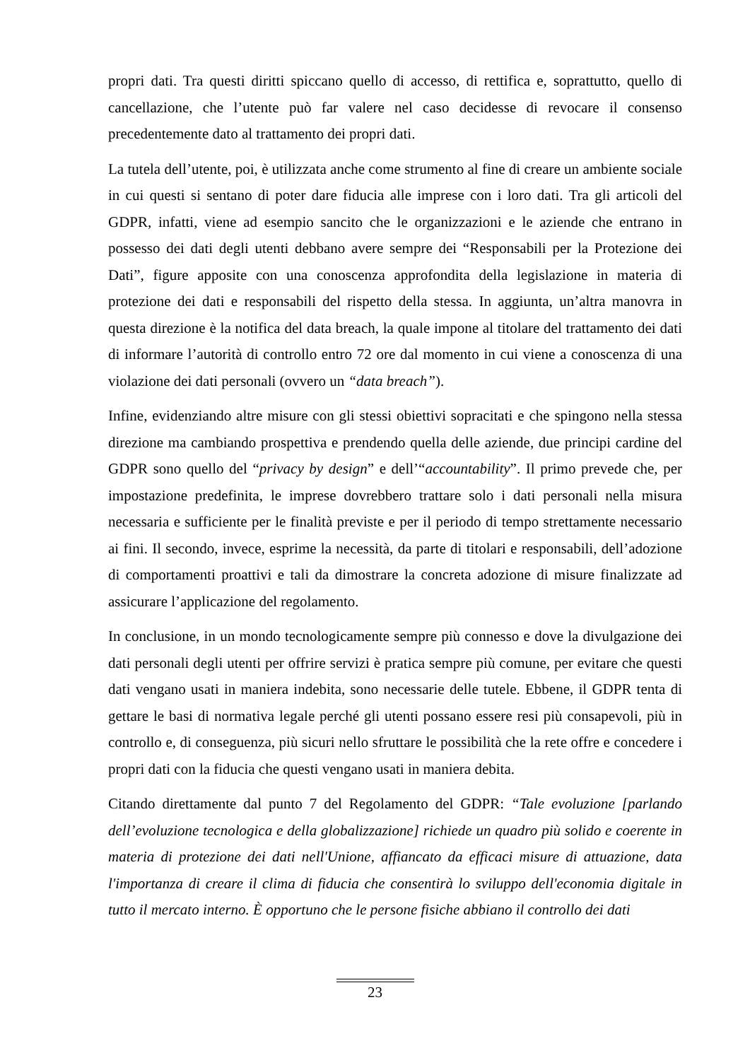propri dati. Tra questi diritti spiccano quello di accesso, di rettifica e, soprattutto, quello di cancellazione, che l’utente può far valere nel caso decidesse di revocare il consenso precedentemente dato al trattamento dei propri dati.
La tutela dell’utente, poi, è utilizzata anche come strumento al fine di creare un ambiente sociale in cui questi si sentano di poter dare fiducia alle imprese con i loro dati. Tra gli articoli del GDPR, infatti, viene ad esempio sancito che le organizzazioni e le aziende che entrano in possesso dei dati degli utenti debbano avere sempre dei “Responsabili per la Protezione dei Dati”, figure apposite con una conoscenza approfondita della legislazione in materia di protezione dei dati e responsabili del rispetto della stessa. In aggiunta, un’altra manovra in questa direzione è la notifica del data breach, la quale impone al titolare del trattamento dei dati di informare l’autorità di controllo entro 72 ore dal momento in cui viene a conoscenza di una violazione dei dati personali (ovvero un “data breach”).
Infine, evidenziando altre misure con gli stessi obiettivi sopracitati e che spingono nella stessa direzione ma cambiando prospettiva e prendendo quella delle aziende, due principi cardine del GDPR sono quello del “privacy by design” e dell’“accountability”. Il primo prevede che, per impostazione predefinita, le imprese dovrebbero trattare solo i dati personali nella misura necessaria e sufficiente per le finalità previste e per il periodo di tempo strettamente necessario ai fini. Il secondo, invece, esprime la necessità, da parte di titolari e responsabili, dell’adozione di comportamenti proattivi e tali da dimostrare la concreta adozione di misure finalizzate ad assicurare l’applicazione del regolamento.
In conclusione, in un mondo tecnologicamente sempre più connesso e dove la divulgazione dei dati personali degli utenti per offrire servizi è pratica sempre più comune, per evitare che questi dati vengano usati in maniera indebita, sono necessarie delle tutele. Ebbene, il GDPR tenta di gettare le basi di normativa legale perché gli utenti possano essere resi più consapevoli, più in controllo e, di conseguenza, più sicuri nello sfruttare le possibilità che la rete offre e concedere i propri dati con la fiducia che questi vengano usati in maniera debita.
Citando direttamente dal punto 7 del Regolamento del GDPR: “Tale evoluzione [parlando dell’evoluzione tecnologica e della globalizzazione] richiede un quadro più solido e coerente in materia di protezione dei dati nell'Unione, affiancato da efficaci misure di attuazione, data l'importanza di creare il clima di fiducia che consentirà lo sviluppo dell'economia digitale in tutto il mercato interno. È opportuno che le persone fisiche abbiano il controllo dei dati
23